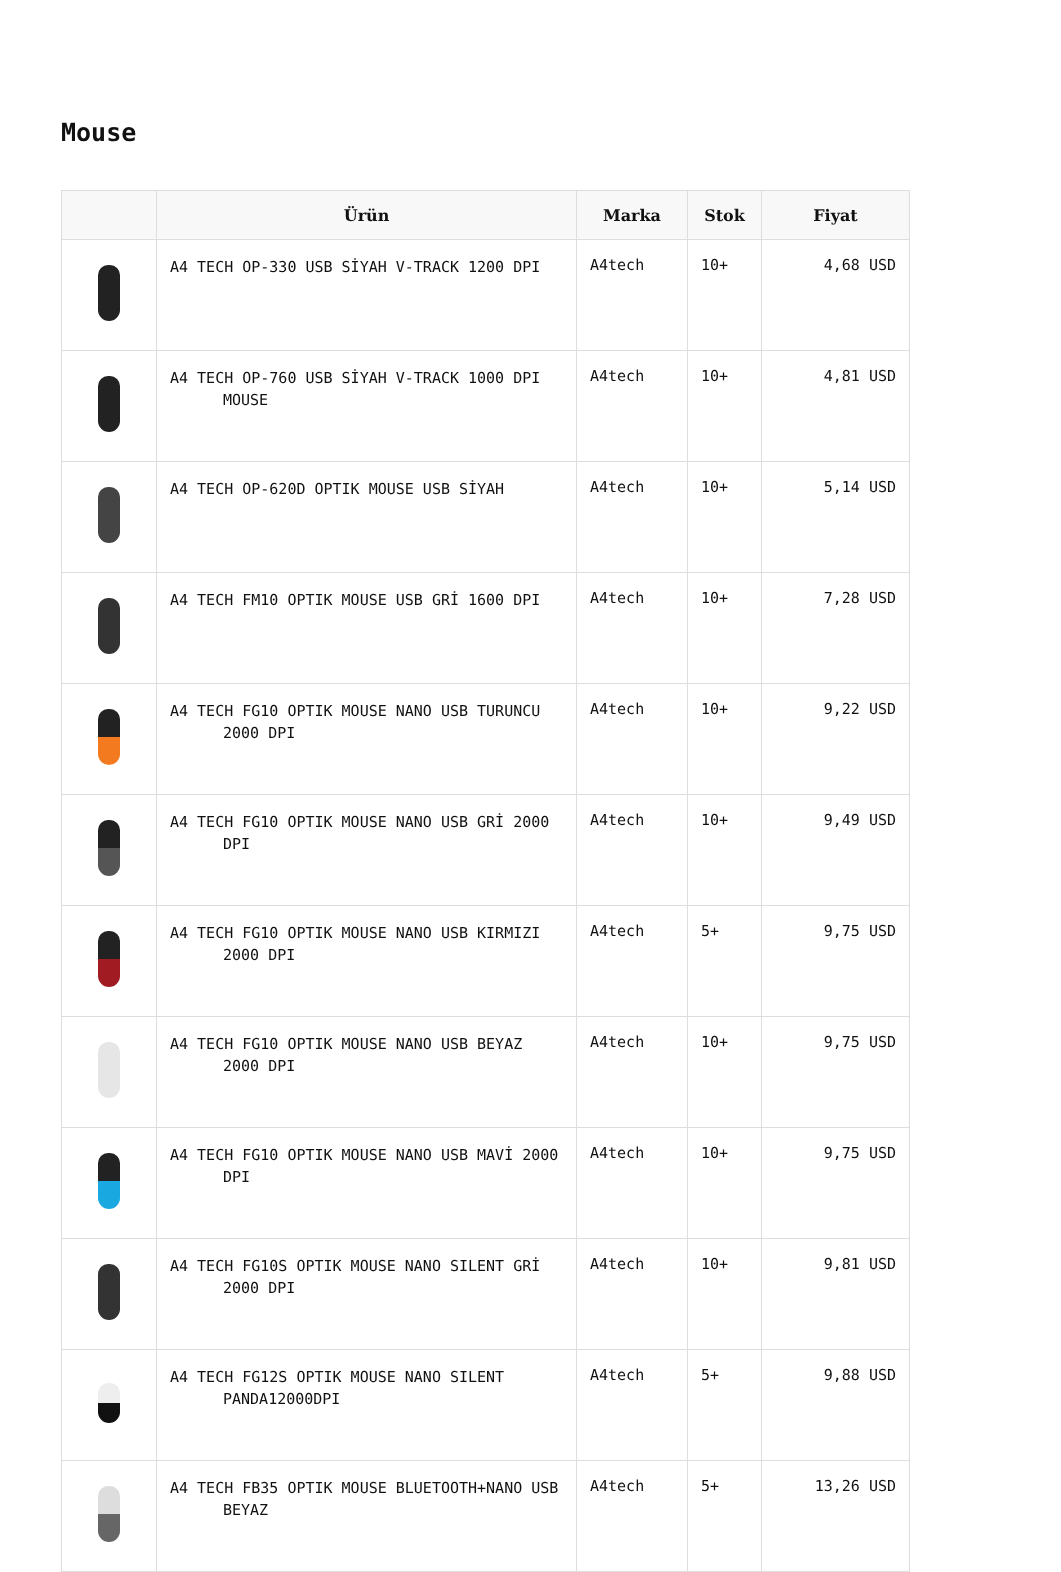Mouse
| | Ürün | Marka | Stok | Fiyat |
| --- | --- | --- | --- | --- |
| | A4 TECH OP-330 USB SİYAH V-TRACK 1200 DPI | A4tech | 10+ | 4,68 USD |
| | A4 TECH OP-760 USB SİYAH V-TRACK 1000 DPI MOUSE | A4tech | 10+ | 4,81 USD |
| | A4 TECH OP-620D OPTIK MOUSE USB SİYAH | A4tech | 10+ | 5,14 USD |
| | A4 TECH FM10 OPTIK MOUSE USB GRİ 1600 DPI | A4tech | 10+ | 7,28 USD |
| | A4 TECH FG10 OPTIK MOUSE NANO USB TURUNCU 2000 DPI | A4tech | 10+ | 9,22 USD |
| | A4 TECH FG10 OPTIK MOUSE NANO USB GRİ 2000 DPI | A4tech | 10+ | 9,49 USD |
| | A4 TECH FG10 OPTIK MOUSE NANO USB KIRMIZI 2000 DPI | A4tech | 5+ | 9,75 USD |
| | A4 TECH FG10 OPTIK MOUSE NANO USB BEYAZ 2000 DPI | A4tech | 10+ | 9,75 USD |
| | A4 TECH FG10 OPTIK MOUSE NANO USB MAVİ 2000 DPI | A4tech | 10+ | 9,75 USD |
| | A4 TECH FG10S OPTIK MOUSE NANO SILENT GRİ 2000 DPI | A4tech | 10+ | 9,81 USD |
| | A4 TECH FG12S OPTIK MOUSE NANO SILENT PANDA12000DPI | A4tech | 5+ | 9,88 USD |
| | A4 TECH FB35 OPTIK MOUSE BLUETOOTH+NANO USB BEYAZ | A4tech | 5+ | 13,26 USD |